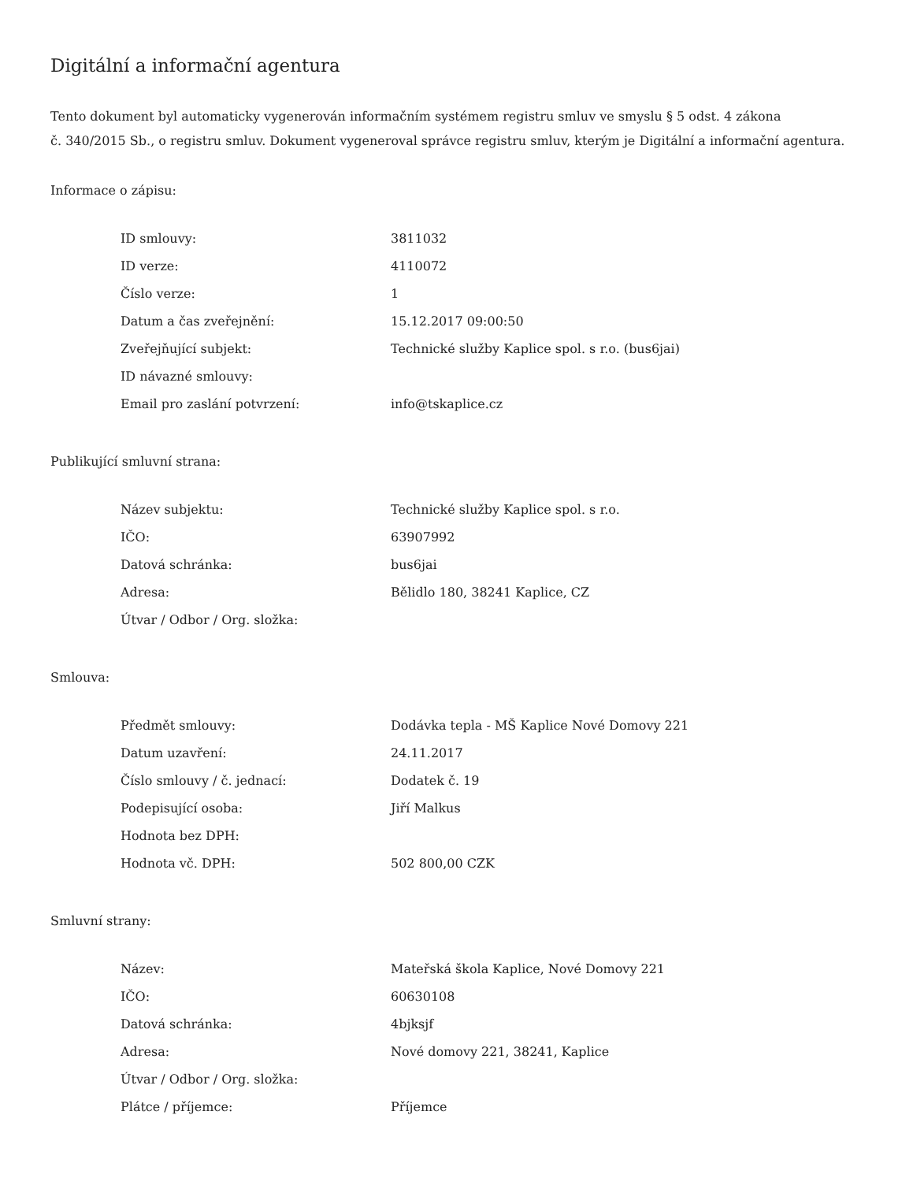Digitální a informační agentura
Tento dokument byl automaticky vygenerován informačním systémem registru smluv ve smyslu § 5 odst. 4 zákona
č. 340/2015 Sb., o registru smluv. Dokument vygeneroval správce registru smluv, kterým je Digitální a informační agentura.
Informace o zápisu:
| ID smlouvy: | 3811032 |
| ID verze: | 4110072 |
| Číslo verze: | 1 |
| Datum a čas zveřejnění: | 15.12.2017 09:00:50 |
| Zveřejňující subjekt: | Technické služby Kaplice spol. s r.o. (bus6jai) |
| ID návazné smlouvy: | |
| Email pro zaslání potvrzení: | info@tskaplice.cz |
Publikující smluvní strana:
| Název subjektu: | Technické služby Kaplice spol. s r.o. |
| IČO: | 63907992 |
| Datová schránka: | bus6jai |
| Adresa: | Bělidlo 180, 38241 Kaplice, CZ |
| Útvar / Odbor / Org. složka: | |
Smlouva:
| Předmět smlouvy: | Dodávka tepla - MŠ Kaplice Nové Domovy 221 |
| Datum uzavření: | 24.11.2017 |
| Číslo smlouvy / č. jednací: | Dodatek č. 19 |
| Podepisující osoba: | Jiří Malkus |
| Hodnota bez DPH: | |
| Hodnota vč. DPH: | 502 800,00 CZK |
Smluvní strany:
| Název: | Mateřská škola Kaplice, Nové Domovy 221 |
| IČO: | 60630108 |
| Datová schránka: | 4bjksjf |
| Adresa: | Nové domovy 221, 38241, Kaplice |
| Útvar / Odbor / Org. složka: | |
| Plátce / příjemce: | Příjemce |